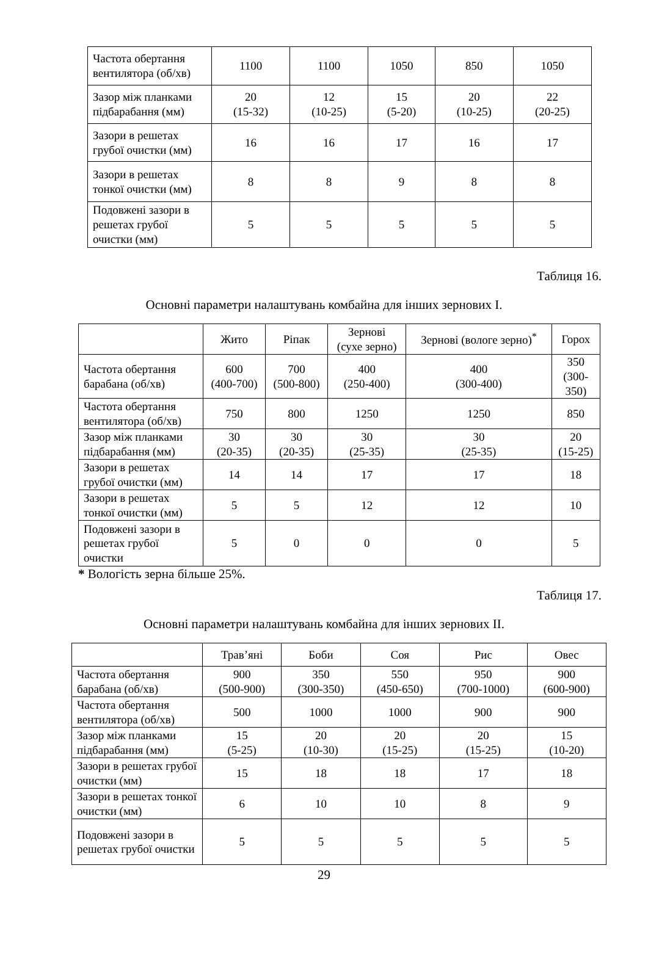| Частота обертання вентилятора (об/хв) | 1100 | 1100 | 1050 | 850 | 1050 |
| Зазор між планками підбарабання (мм) | 20 (15-32) | 12 (10-25) | 15 (5-20) | 20 (10-25) | 22 (20-25) |
| Зазори в решетах грубої очистки (мм) | 16 | 16 | 17 | 16 | 17 |
| Зазори в решетах тонкої очистки (мм) | 8 | 8 | 9 | 8 | 8 |
| Подовжені зазори в решетах грубої очистки (мм) | 5 | 5 | 5 | 5 | 5 |
Таблиця 16.
Основні параметри налаштувань комбайна для інших зернових I.
| | Жито | Ріпак | Зернові (сухе зерно) | Зернові (вологе зерно)<sup>*</sup> | Горох |
| --- | --- | --- | --- | --- | --- |
| Частота обертання барабана (об/хв) | 600 (400-700) | 700 (500-800) | 400 (250-400) | 400 (300-400) | 350 (300- 350) |
| Частота обертання вентилятора (об/хв) | 750 | 800 | 1250 | 1250 | 850 |
| Зазор між планками підбарабання (мм) | 30 (20-35) | 30 (20-35) | 30 (25-35) | 30 (25-35) | 20 (15-25) |
| Зазори в решетах грубої очистки (мм) | 14 | 14 | 17 | 17 | 18 |
| Зазори в решетах тонкої очистки (мм) | 5 | 5 | 12 | 12 | 10 |
| Подовжені зазори в решетах грубої очистки | 5 | 0 | 0 | 0 | 5 |
* Вологість зерна більше 25%.
Таблиця 17.
Основні параметри налаштувань комбайна для інших зернових II.
| | Трав’яні | Боби | Соя | Рис | Овес |
| --- | --- | --- | --- | --- | --- |
| Частота обертання барабана (об/хв) | 900 (500-900) | 350 (300-350) | 550 (450-650) | 950 (700-1000) | 900 (600-900) |
| Частота обертання вентилятора (об/хв) | 500 | 1000 | 1000 | 900 | 900 |
| Зазор між планками підбарабання (мм) | 15 (5-25) | 20 (10-30) | 20 (15-25) | 20 (15-25) | 15 (10-20) |
| Зазори в решетах грубої очистки (мм) | 15 | 18 | 18 | 17 | 18 |
| Зазори в решетах тонкої очистки (мм) | 6 | 10 | 10 | 8 | 9 |
| Подовжені зазори в решетах грубої очистки | 5 | 5 | 5 | 5 | 5 |
29